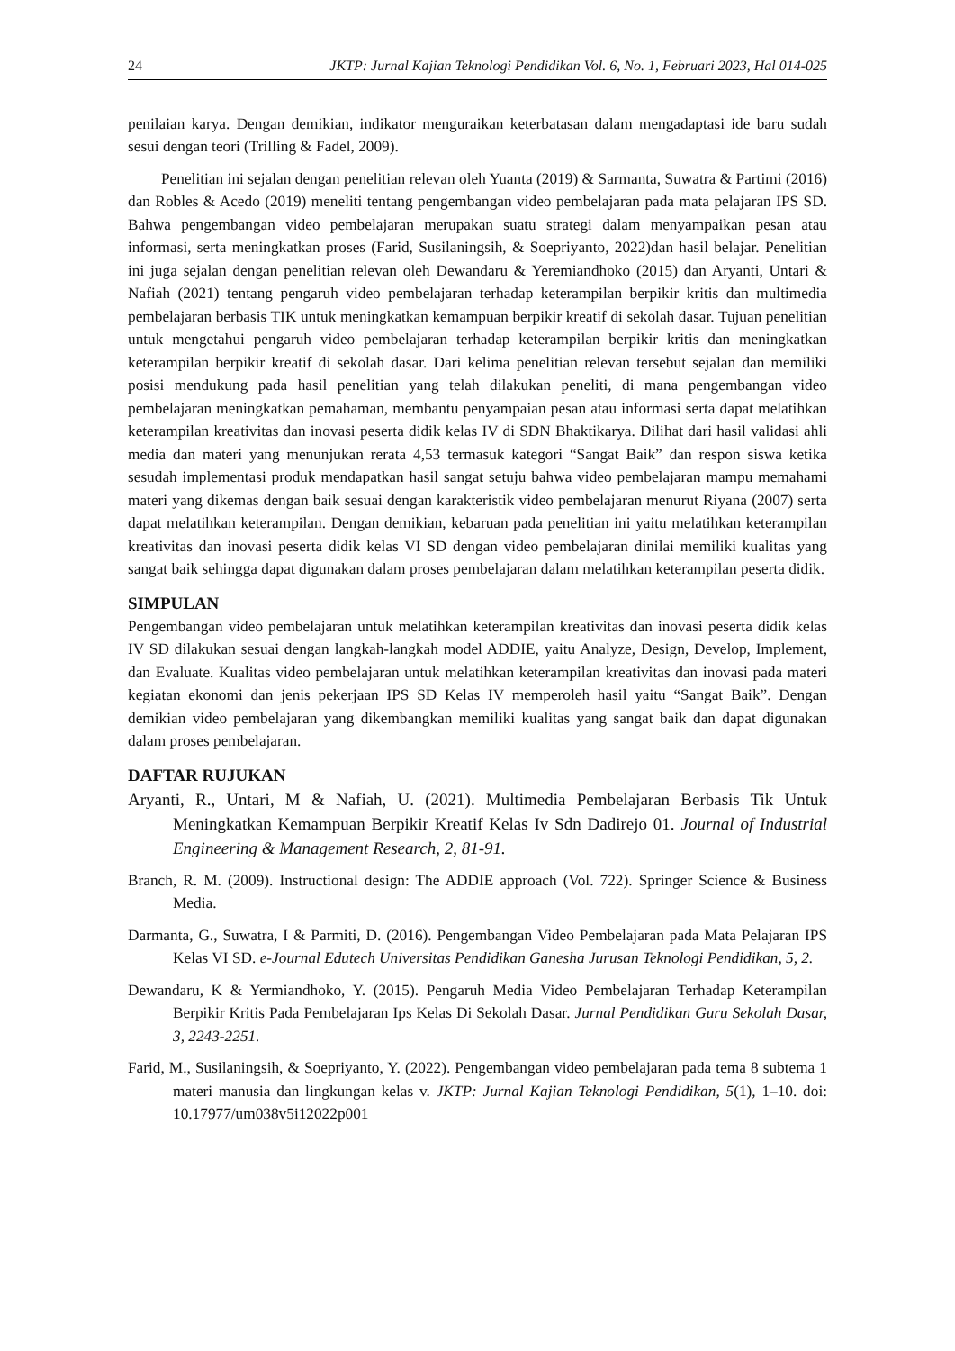24 JKTP: Jurnal Kajian Teknologi Pendidikan Vol. 6, No. 1, Februari 2023, Hal 014-025
penilaian karya. Dengan demikian, indikator menguraikan keterbatasan dalam mengadaptasi ide baru sudah sesui dengan teori (Trilling & Fadel, 2009).
Penelitian ini sejalan dengan penelitian relevan oleh Yuanta (2019) & Sarmanta, Suwatra & Partimi (2016) dan Robles & Acedo (2019) meneliti tentang pengembangan video pembelajaran pada mata pelajaran IPS SD. Bahwa pengembangan video pembelajaran merupakan suatu strategi dalam menyampaikan pesan atau informasi, serta meningkatkan proses (Farid, Susilaningsih, & Soepriyanto, 2022)dan hasil belajar. Penelitian ini juga sejalan dengan penelitian relevan oleh Dewandaru & Yeremiandhoko (2015) dan Aryanti, Untari & Nafiah (2021) tentang pengaruh video pembelajaran terhadap keterampilan berpikir kritis dan multimedia pembelajaran berbasis TIK untuk meningkatkan kemampuan berpikir kreatif di sekolah dasar. Tujuan penelitian untuk mengetahui pengaruh video pembelajaran terhadap keterampilan berpikir kritis dan meningkatkan keterampilan berpikir kreatif di sekolah dasar. Dari kelima penelitian relevan tersebut sejalan dan memiliki posisi mendukung pada hasil penelitian yang telah dilakukan peneliti, di mana pengembangan video pembelajaran meningkatkan pemahaman, membantu penyampaian pesan atau informasi serta dapat melatihkan keterampilan kreativitas dan inovasi peserta didik kelas IV di SDN Bhaktikarya. Dilihat dari hasil validasi ahli media dan materi yang menunjukan rerata 4,53 termasuk kategori “Sangat Baik” dan respon siswa ketika sesudah implementasi produk mendapatkan hasil sangat setuju bahwa video pembelajaran mampu memahami materi yang dikemas dengan baik sesuai dengan karakteristik video pembelajaran menurut Riyana (2007) serta dapat melatihkan keterampilan. Dengan demikian, kebaruan pada penelitian ini yaitu melatihkan keterampilan kreativitas dan inovasi peserta didik kelas VI SD dengan video pembelajaran dinilai memiliki kualitas yang sangat baik sehingga dapat digunakan dalam proses pembelajaran dalam melatihkan keterampilan peserta didik.
SIMPULAN
Pengembangan video pembelajaran untuk melatihkan keterampilan kreativitas dan inovasi peserta didik kelas IV SD dilakukan sesuai dengan langkah-langkah model ADDIE, yaitu Analyze, Design, Develop, Implement, dan Evaluate. Kualitas video pembelajaran untuk melatihkan keterampilan kreativitas dan inovasi pada materi kegiatan ekonomi dan jenis pekerjaan IPS SD Kelas IV memperoleh hasil yaitu “Sangat Baik”. Dengan demikian video pembelajaran yang dikembangkan memiliki kualitas yang sangat baik dan dapat digunakan dalam proses pembelajaran.
DAFTAR RUJUKAN
Aryanti, R., Untari, M & Nafiah, U. (2021). Multimedia Pembelajaran Berbasis Tik Untuk Meningkatkan Kemampuan Berpikir Kreatif Kelas Iv Sdn Dadirejo 01. Journal of Industrial Engineering & Management Research, 2, 81-91.
Branch, R. M. (2009). Instructional design: The ADDIE approach (Vol. 722). Springer Science & Business Media.
Darmanta, G., Suwatra, I & Parmiti, D. (2016). Pengembangan Video Pembelajaran pada Mata Pelajaran IPS Kelas VI SD. e-Journal Edutech Universitas Pendidikan Ganesha Jurusan Teknologi Pendidikan, 5, 2.
Dewandaru, K & Yermiandhoko, Y. (2015). Pengaruh Media Video Pembelajaran Terhadap Keterampilan Berpikir Kritis Pada Pembelajaran Ips Kelas Di Sekolah Dasar. Jurnal Pendidikan Guru Sekolah Dasar, 3, 2243-2251.
Farid, M., Susilaningsih, & Soepriyanto, Y. (2022). Pengembangan video pembelajaran pada tema 8 subtema 1 materi manusia dan lingkungan kelas v. JKTP: Jurnal Kajian Teknologi Pendidikan, 5(1), 1–10. doi: 10.17977/um038v5i12022p001